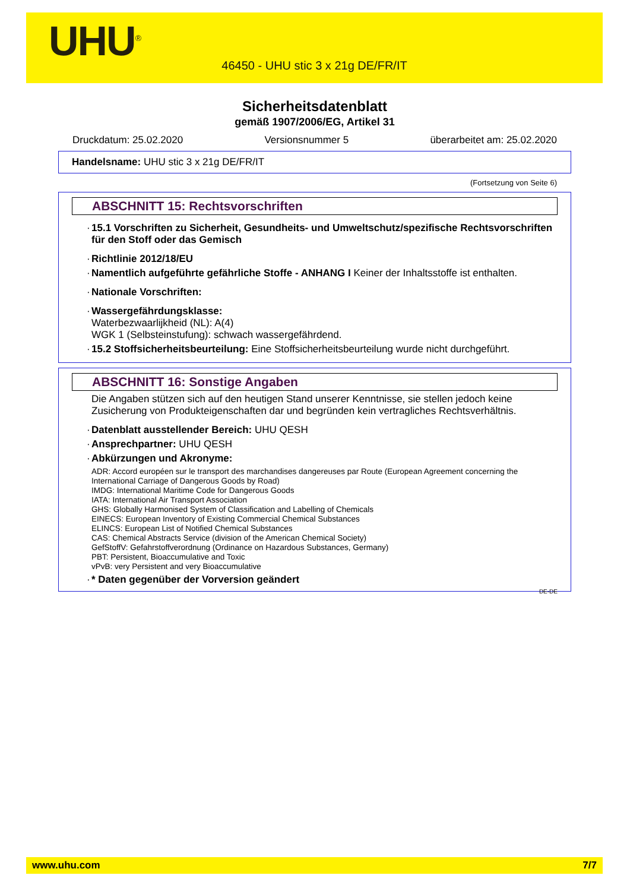UHU<sup>®</sup>
46450 - UHU stic 3 x 21g DE/FR/IT
Sicherheitsdatenblatt
gemäß 1907/2006/EG, Artikel 31
Druckdatum: 25.02.2020 Versionsnummer 5 überarbeitet am: 25.02.2020
Handelsname: UHU stic 3 x 21g DE/FR/IT
(Fortsetzung von Seite 6)
ABSCHNITT 15: Rechtsvorschriften
· 15.1 Vorschriften zu Sicherheit, Gesundheits- und Umweltschutz/spezifische Rechtsvorschriften für den Stoff oder das Gemisch
· Richtlinie 2012/18/EU
· Namentlich aufgeführte gefährliche Stoffe - ANHANG I Keiner der Inhaltsstoffe ist enthalten.
· Nationale Vorschriften:
· Wassergefährdungsklasse:
Waterbezwaarlijkheid (NL): A(4)
WGK 1 (Selbsteinstufung): schwach wassergefährdend.
· 15.2 Stoffsicherheitsbeurteilung: Eine Stoffsicherheitsbeurteilung wurde nicht durchgeführt.
ABSCHNITT 16: Sonstige Angaben
Die Angaben stützen sich auf den heutigen Stand unserer Kenntnisse, sie stellen jedoch keine Zusicherung von Produkteigenschaften dar und begründen kein vertragliches Rechtsverhältnis.
· Datenblatt ausstellender Bereich: UHU QESH
· Ansprechpartner: UHU QESH
· Abkürzungen und Akronyme:
ADR: Accord européen sur le transport des marchandises dangereuses par Route (European Agreement concerning the International Carriage of Dangerous Goods by Road)
IMDG: International Maritime Code for Dangerous Goods
IATA: International Air Transport Association
GHS: Globally Harmonised System of Classification and Labelling of Chemicals
EINECS: European Inventory of Existing Commercial Chemical Substances
ELINCS: European List of Notified Chemical Substances
CAS: Chemical Abstracts Service (division of the American Chemical Society)
GefStoffV: Gefahrstoffverordnung (Ordinance on Hazardous Substances, Germany)
PBT: Persistent, Bioaccumulative and Toxic
vPvB: very Persistent and very Bioaccumulative
· * Daten gegenüber der Vorversion geändert
DE-DE
www.uhu.com 7/7